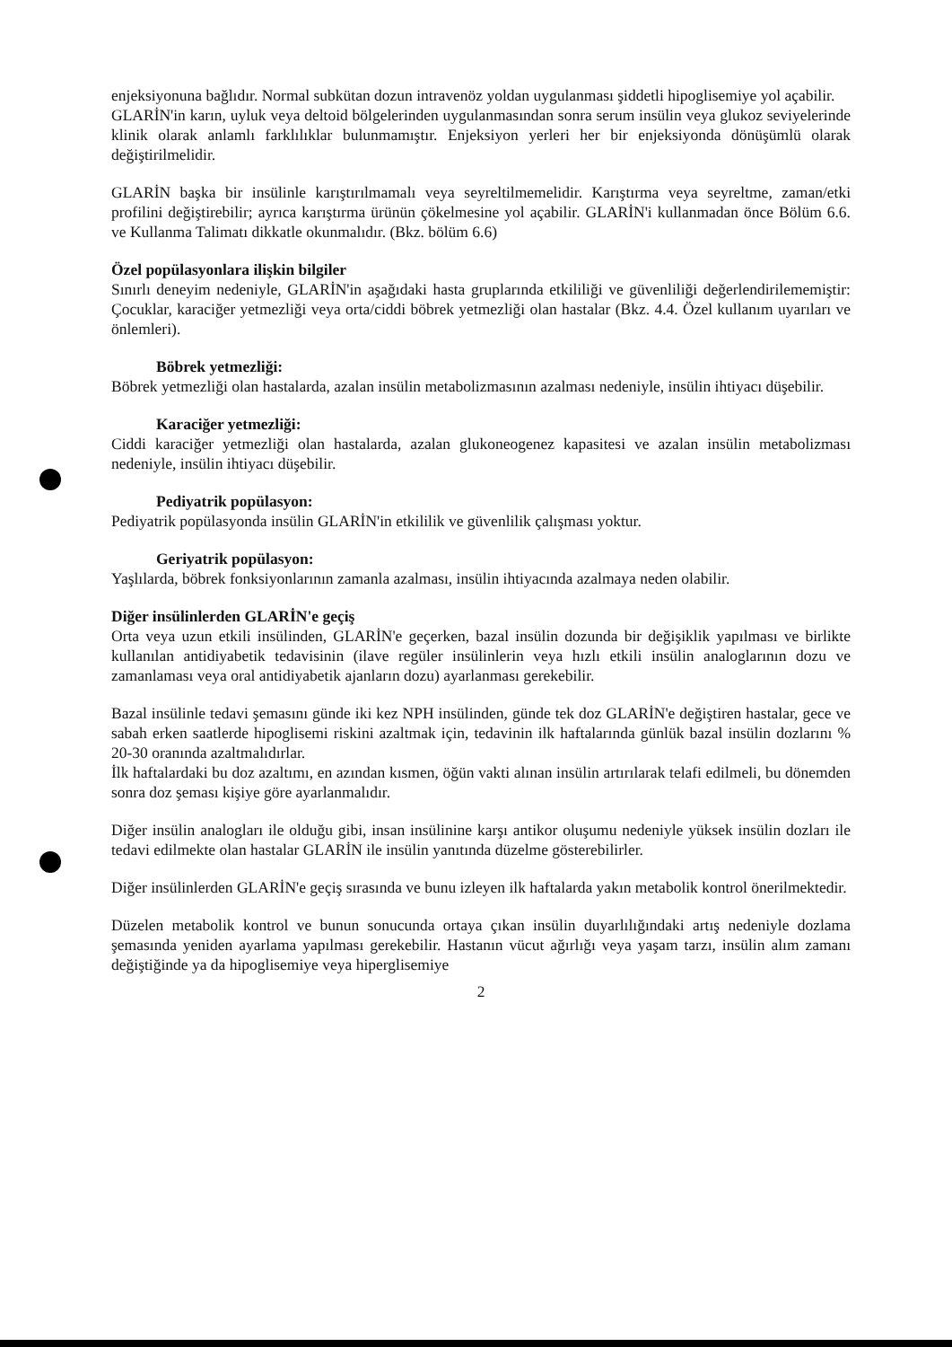enjeksiyonuna bağlıdır. Normal subkütan dozun intravenöz yoldan uygulanması şiddetli hipoglisemiye yol açabilir.
GLARİN'in karın, uyluk veya deltoid bölgelerinden uygulanmasından sonra serum insülin veya glukoz seviyelerinde klinik olarak anlamlı farklılıklar bulunmamıştır. Enjeksiyon yerleri her bir enjeksiyonda dönüşümlü olarak değiştirilmelidir.
GLARİN başka bir insülinle karıştırılmamalı veya seyreltilmemelidir. Karıştırma veya seyreltme, zaman/etki profilini değiştirebilir; ayrıca karıştırma ürünün çökelmesine yol açabilir. GLARİN'i kullanmadan önce Bölüm 6.6. ve Kullanma Talimatı dikkatle okunmalıdır. (Bkz. bölüm 6.6)
Özel popülasyonlara ilişkin bilgiler
Sınırlı deneyim nedeniyle, GLARİN'in aşağıdaki hasta gruplarında etkililiği ve güvenliliği değerlendirilememiştir: Çocuklar, karaciğer yetmezliği veya orta/ciddi böbrek yetmezliği olan hastalar (Bkz. 4.4. Özel kullanım uyarıları ve önlemleri).
Böbrek yetmezliği:
Böbrek yetmezliği olan hastalarda, azalan insülin metabolizmasının azalması nedeniyle, insülin ihtiyacı düşebilir.
Karaciğer yetmezliği:
Ciddi karaciğer yetmezliği olan hastalarda, azalan glukoneogenez kapasitesi ve azalan insülin metabolizması nedeniyle, insülin ihtiyacı düşebilir.
Pediyatrik popülasyon:
Pediyatrik popülasyonda insülin GLARİN'in etkililik ve güvenlilik çalışması yoktur.
Geriyatrik popülasyon:
Yaşlılarda, böbrek fonksiyonlarının zamanla azalması, insülin ihtiyacında azalmaya neden olabilir.
Diğer insülinlerden GLARİN'e geçiş
Orta veya uzun etkili insülinden, GLARİN'e geçerken, bazal insülin dozunda bir değişiklik yapılması ve birlikte kullanılan antidiyabetik tedavisinin (ilave regüler insülinlerin veya hızlı etkili insülin analoglarının dozu ve zamanlaması veya oral antidiyabetik ajanların dozu) ayarlanması gerekebilir.
Bazal insülinle tedavi şemasını günde iki kez NPH insülinden, günde tek doz GLARİN'e değiştiren hastalar, gece ve sabah erken saatlerde hipoglisemi riskini azaltmak için, tedavinin ilk haftalarında günlük bazal insülin dozlarını % 20-30 oranında azaltmalıdırlar.
İlk haftalardaki bu doz azaltımı, en azından kısmen, öğün vakti alınan insülin artırılarak telafi edilmeli, bu dönemden sonra doz şeması kişiye göre ayarlanmalıdır.
Diğer insülin analogları ile olduğu gibi, insan insülinine karşı antikor oluşumu nedeniyle yüksek insülin dozları ile tedavi edilmekte olan hastalar GLARİN ile insülin yanıtında düzelme gösterebilirler.
Diğer insülinlerden GLARİN'e geçiş sırasında ve bunu izleyen ilk haftalarda yakın metabolik kontrol önerilmektedir.
Düzelen metabolik kontrol ve bunun sonucunda ortaya çıkan insülin duyarlılığındaki artış nedeniyle dozlama şemasında yeniden ayarlama yapılması gerekebilir. Hastanın vücut ağırlığı veya yaşam tarzı, insülin alım zamanı değiştiğinde ya da hipoglisemiye veya hiperglisemiye
2